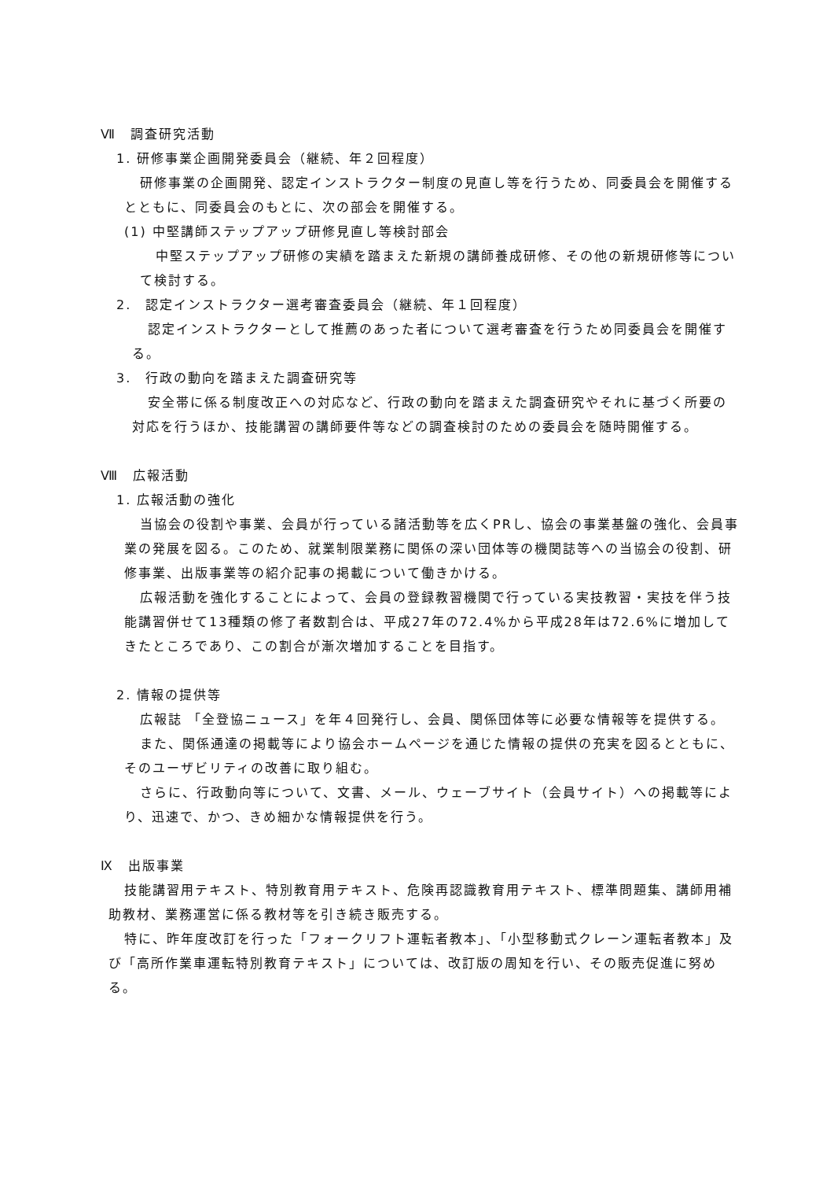Ⅶ　調査研究活動
1. 研修事業企画開発委員会（継続、年２回程度）
研修事業の企画開発、認定インストラクター制度の見直し等を行うため、同委員会を開催するとともに、同委員会のもとに、次の部会を開催する。
(1) 中堅講師ステップアップ研修見直し等検討部会
中堅ステップアップ研修の実績を踏まえた新規の講師養成研修、その他の新規研修等について検討する。
2.　認定インストラクター選考審査委員会（継続、年１回程度）
認定インストラクターとして推薦のあった者について選考審査を行うため同委員会を開催する。
3.　行政の動向を踏まえた調査研究等
安全帯に係る制度改正への対応など、行政の動向を踏まえた調査研究やそれに基づく所要の対応を行うほか、技能講習の講師要件等などの調査検討のための委員会を随時開催する。
Ⅷ　広報活動
1. 広報活動の強化
当協会の役割や事業、会員が行っている諸活動等を広くPRし、協会の事業基盤の強化、会員事業の発展を図る。このため、就業制限業務に関係の深い団体等の機関誌等への当協会の役割、研修事業、出版事業等の紹介記事の掲載について働きかける。
広報活動を強化することによって、会員の登録教習機関で行っている実技教習・実技を伴う技能講習併せて13種類の修了者数割合は、平成27年の72.4%から平成28年は72.6%に増加してきたところであり、この割合が漸次増加することを目指す。
2. 情報の提供等
広報誌 「全登協ニュース」を年４回発行し、会員、関係団体等に必要な情報等を提供する。
また、関係通達の掲載等により協会ホームページを通じた情報の提供の充実を図るとともに、そのユーザビリティの改善に取り組む。
さらに、行政動向等について、文書、メール、ウェーブサイト（会員サイト）への掲載等により、迅速で、かつ、きめ細かな情報提供を行う。
Ⅸ　出版事業
技能講習用テキスト、特別教育用テキスト、危険再認識教育用テキスト、標準問題集、講師用補助教材、業務運営に係る教材等を引き続き販売する。
特に、昨年度改訂を行った「フォークリフト運転者教本」、「小型移動式クレーン運転者教本」及び「高所作業車運転特別教育テキスト」については、改訂版の周知を行い、その販売促進に努める。